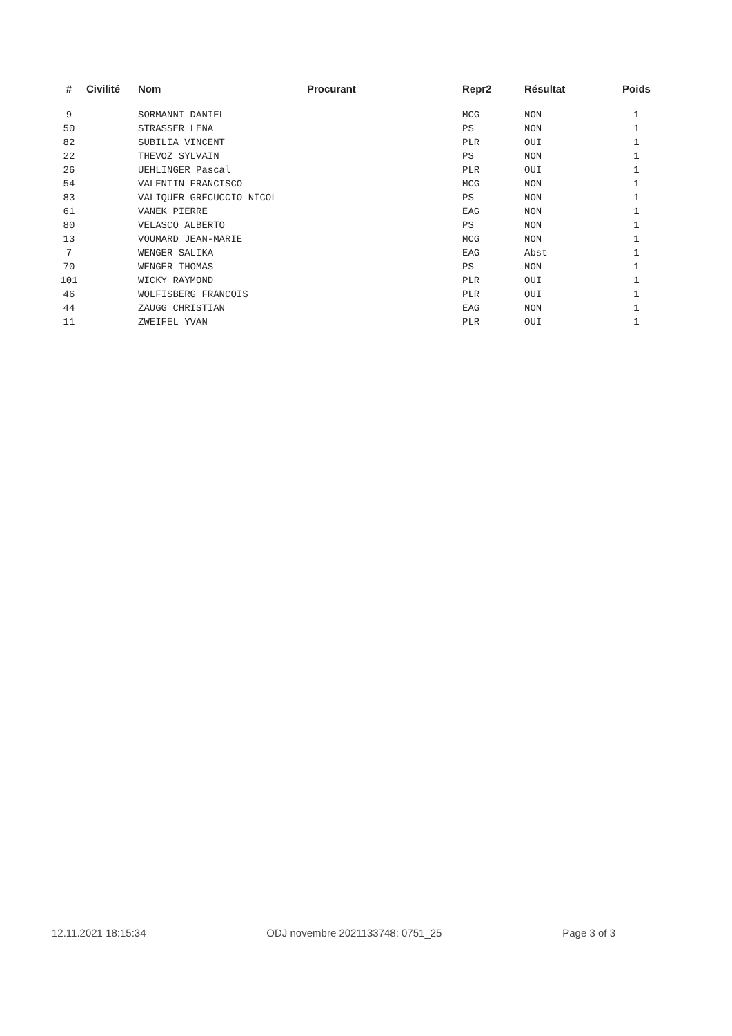| # | Civilité | Nom | Procurant | Repr2 | Résultat | Poids |
| --- | --- | --- | --- | --- | --- | --- |
| 9 | | SORMANNI DANIEL | | MCG | NON | 1 |
| 50 | | STRASSER LENA | | PS | NON | 1 |
| 82 | | SUBILIA VINCENT | | PLR | OUI | 1 |
| 22 | | THEVOZ SYLVAIN | | PS | NON | 1 |
| 26 | | UEHLINGER Pascal | | PLR | OUI | 1 |
| 54 | | VALENTIN FRANCISCO | | MCG | NON | 1 |
| 83 | | VALIQUER GRECUCCIO NICOL | | PS | NON | 1 |
| 61 | | VANEK PIERRE | | EAG | NON | 1 |
| 80 | | VELASCO ALBERTO | | PS | NON | 1 |
| 13 | | VOUMARD JEAN-MARIE | | MCG | NON | 1 |
| 7 | | WENGER SALIKA | | EAG | Abst | 1 |
| 70 | | WENGER THOMAS | | PS | NON | 1 |
| 101 | | WICKY RAYMOND | | PLR | OUI | 1 |
| 46 | | WOLFISBERG FRANCOIS | | PLR | OUI | 1 |
| 44 | | ZAUGG CHRISTIAN | | EAG | NON | 1 |
| 11 | | ZWEIFEL YVAN | | PLR | OUI | 1 |
12.11.2021 18:15:34 ODJ novembre 2021133748: 0751_25 Page 3 of 3